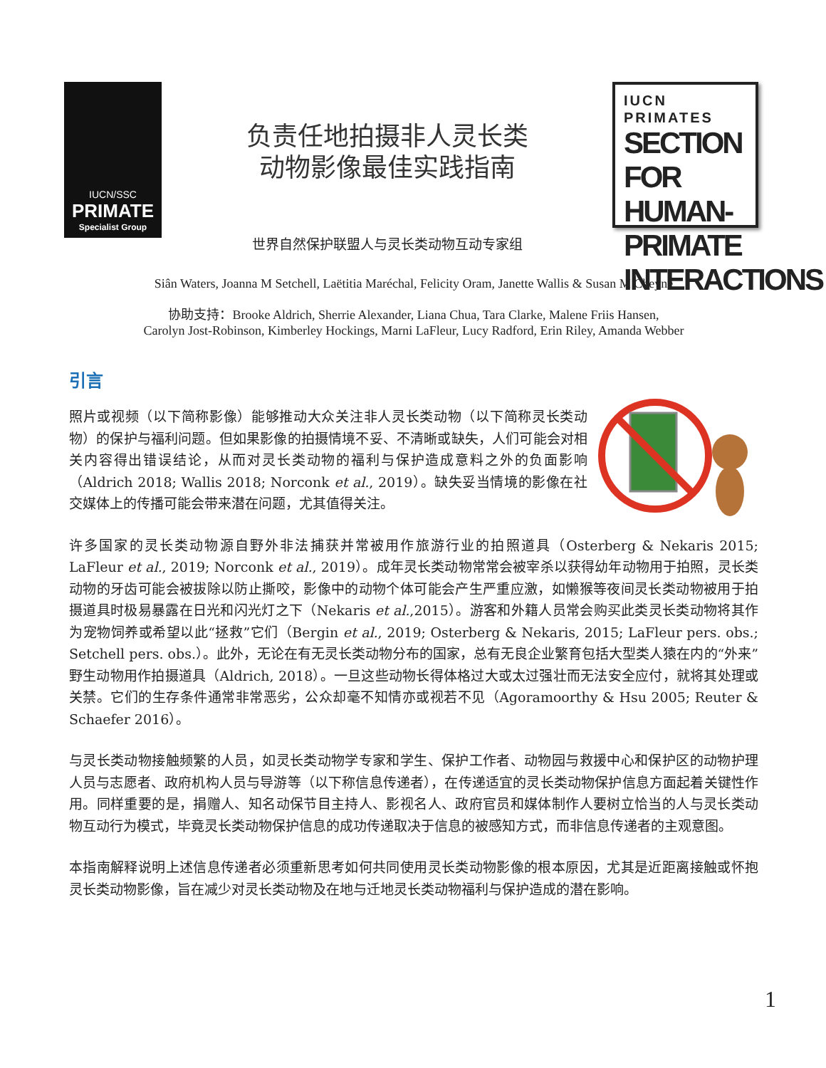IUCN/SSC
PRIMATE
Specialist Group
负责任地拍摄非人灵长类
动物影像最佳实践指南
世界自然保护联盟人与灵长类动物互动专家组
IUCN PRIMATES
SECTION FOR HUMAN-PRIMATE INTERACTIONS
Siân Waters, Joanna M Setchell, Laëtitia Maréchal, Felicity Oram, Janette Wallis & Susan M Cheyne
协助支持：Brooke Aldrich, Sherrie Alexander, Liana Chua, Tara Clarke, Malene Friis Hansen,
Carolyn Jost-Robinson, Kimberley Hockings, Marni LaFleur, Lucy Radford, Erin Riley, Amanda Webber
引言
照片或视频（以下简称影像）能够推动大众关注非人灵长类动物（以下简称灵长类动物）的保护与福利问题。但如果影像的拍摄情境不妥、不清晰或缺失，人们可能会对相关内容得出错误结论，从而对灵长类动物的福利与保护造成意料之外的负面影响（Aldrich 2018; Wallis 2018; Norconk et al., 2019）。缺失妥当情境的影像在社交媒体上的传播可能会带来潜在问题，尤其值得关注。
许多国家的灵长类动物源自野外非法捕获并常被用作旅游行业的拍照道具（Osterberg & Nekaris 2015; LaFleur et al., 2019; Norconk et al., 2019）。成年灵长类动物常常会被宰杀以获得幼年动物用于拍照，灵长类动物的牙齿可能会被拔除以防止撕咬，影像中的动物个体可能会产生严重应激，如懒猴等夜间灵长类动物被用于拍摄道具时极易暴露在日光和闪光灯之下（Nekaris et al.,2015）。游客和外籍人员常会购买此类灵长类动物将其作为宠物饲养或希望以此“拯救”它们（Bergin et al., 2019; Osterberg & Nekaris, 2015; LaFleur pers. obs.; Setchell pers. obs.）。此外，无论在有无灵长类动物分布的国家，总有无良企业繁育包括大型类人猿在内的“外来”野生动物用作拍摄道具（Aldrich, 2018）。一旦这些动物长得体格过大或太过强壮而无法安全应付，就将其处理或关禁。它们的生存条件通常非常恶劣，公众却毫不知情亦或视若不见（Agoramoorthy & Hsu 2005; Reuter & Schaefer 2016）。
与灵长类动物接触频繁的人员，如灵长类动物学专家和学生、保护工作者、动物园与救援中心和保护区的动物护理人员与志愿者、政府机构人员与导游等（以下称信息传递者），在传递适宜的灵长类动物保护信息方面起着关键性作用。同样重要的是，捐赠人、知名动保节目主持人、影视名人、政府官员和媒体制作人要树立恰当的人与灵长类动物互动行为模式，毕竟灵长类动物保护信息的成功传递取决于信息的被感知方式，而非信息传递者的主观意图。
本指南解释说明上述信息传递者必须重新思考如何共同使用灵长类动物影像的根本原因，尤其是近距离接触或怀抱灵长类动物影像，旨在减少对灵长类动物及在地与迁地灵长类动物福利与保护造成的潜在影响。
1